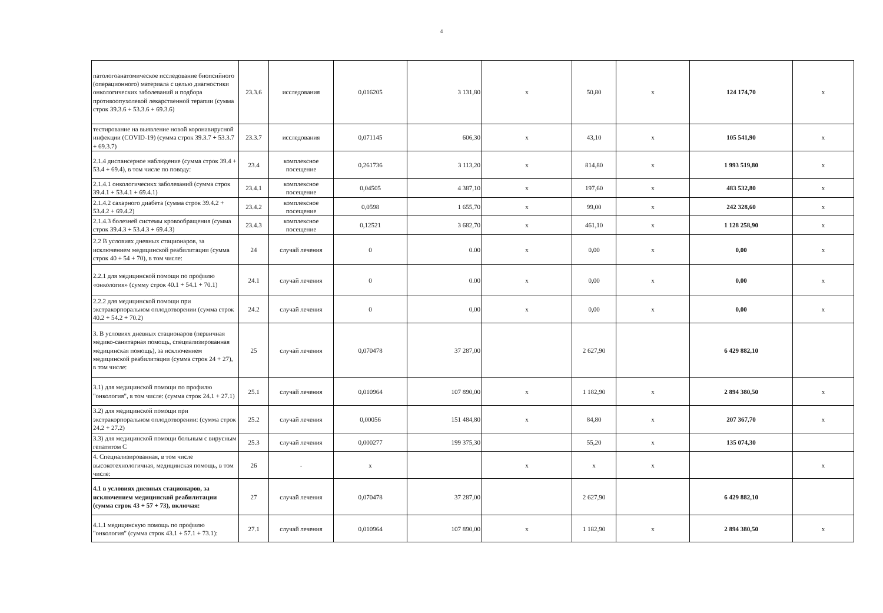4
| патологоанатомическое исследование биопсийного (операционного) материала с целью диагностики онкологических заболеваний и подбора противоопухолевой лекарственной терапии (сумма строк 39.3.6 + 53.3.6 + 69.3.6) | 23.3.6 | исследования | 0,016205 | 3 131,80 | х | 50,80 | х | 124 174,70 | х |
| тестирование на выявление новой коронавирусной инфекции (COVID-19) (сумма строк 39.3.7 + 53.3.7 + 69.3.7) | 23.3.7 | исследования | 0,071145 | 606,30 | х | 43,10 | х | 105 541,90 | х |
| 2.1.4 диспансерное наблюдение (сумма строк 39.4 + 53.4 + 69.4), в том числе по поводу: | 23.4 | комплексное посещение | 0,261736 | 3 113,20 | х | 814,80 | х | 1 993 519,80 | х |
| 2.1.4.1 онкологичесикх заболеваний (сумма строк 39.4.1 + 53.4.1 + 69.4.1) | 23.4.1 | комплексное посещение | 0,04505 | 4 387,10 | х | 197,60 | х | 483 532,80 | х |
| 2.1.4.2 сахарного диабета (сумма строк 39.4.2 + 53.4.2 + 69.4.2) | 23.4.2 | комплексное посещение | 0,0598 | 1 655,70 | х | 99,00 | х | 242 328,60 | х |
| 2.1.4.3 болезней системы кровообращения (сумма строк 39.4.3 + 53.4.3 + 69.4.3) | 23.4.3 | комплексное посещение | 0,12521 | 3 682,70 | х | 461,10 | х | 1 128 258,90 | х |
| 2.2 В условиях дневных стационаров, за исключением медицинской реабилитации (сумма строк 40 + 54 + 70), в том числе: | 24 | случай лечения | 0 | 0.00 | х | 0,00 | х | 0,00 | х |
| 2.2.1 для медицинской помощи по профилю «онкология» (сумму строк 40.1 + 54.1 + 70.1) | 24.1 | случай лечения | 0 | 0.00 | х | 0,00 | х | 0,00 | х |
| 2.2.2 для медицинской помощи при экстракорпоральном оплодотворении (сумма строк 40.2 + 54.2 + 70.2) | 24.2 | случай лечения | 0 | 0,00 | х | 0,00 | х | 0,00 | х |
| 3. В условиях дневных стационаров (первичная медико-санитарная помощь, специализированная медицинская помощь), за исключением медицинской реабилитации (сумма строк 24 + 27), в том числе: | 25 | случай лечения | 0,070478 | 37 287,00 | | 2 627,90 | | 6 429 882,10 | |
| 3.1) для медицинской помощи по профилю "онкология", в том числе: (сумма строк 24.1 + 27.1) | 25.1 | случай лечения | 0,010964 | 107 890,00 | х | 1 182,90 | х | 2 894 380,50 | х |
| 3.2) для медицинской помощи при экстракорпоральном оплодотворении: (сумма строк 24.2 + 27.2) | 25.2 | случай лечения | 0,00056 | 151 484,80 | х | 84,80 | х | 207 367,70 | х |
| 3.3) для медицинской помощи больным с вирусным гепатитом С | 25.3 | случай лечения | 0,000277 | 199 375,30 | | 55,20 | х | 135 074,30 | |
| 4. Специализированная, в том числе высокотехнологичная, медицинская помощь, в том числе: | 26 | - | х | | х | х | х | | х |
| 4.1 в условиях дневных стационаров, за исключением медицинской реабилитации (сумма строк 43 + 57 + 73), включая: | 27 | случай лечения | 0,070478 | 37 287,00 | | 2 627,90 | | 6 429 882,10 | |
| 4.1.1 медицинскую помощь по профилю "онкология" (сумма строк 43.1 + 57.1 + 73.1): | 27.1 | случай лечения | 0,010964 | 107 890,00 | х | 1 182,90 | х | 2 894 380,50 | х |